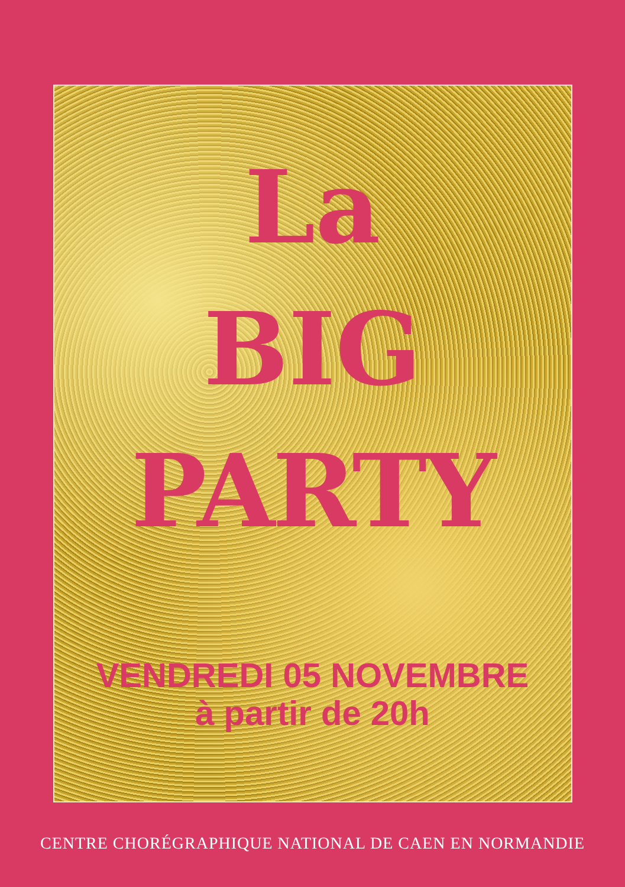La
BIG
PARTY
VENDREDI 05 NOVEMBRE
à partir de 20h
CENTRE CHORÉGRAPHIQUE NATIONAL DE CAEN EN NORMANDIE